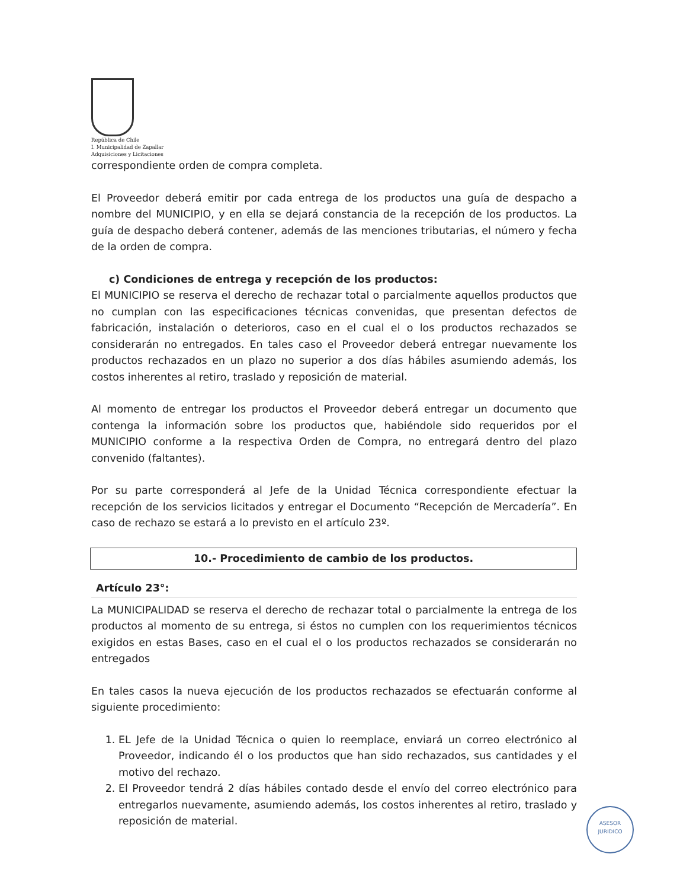República de Chile
I. Municipalidad de Zapallar
Adquisiciones y Licitaciones
correspondiente orden de compra completa.
El Proveedor deberá emitir por cada entrega de los productos una guía de despacho a nombre del MUNICIPIO, y en ella se dejará constancia de la recepción de los productos. La guía de despacho deberá contener, además de las menciones tributarias, el número y fecha de la orden de compra.
c) Condiciones de entrega y recepción de los productos:
El MUNICIPIO se reserva el derecho de rechazar total o parcialmente aquellos productos que no cumplan con las especificaciones técnicas convenidas, que presentan defectos de fabricación, instalación o deterioros, caso en el cual el o los productos rechazados se considerarán no entregados. En tales caso el Proveedor deberá entregar nuevamente los productos rechazados en un plazo no superior a dos días hábiles asumiendo además, los costos inherentes al retiro, traslado y reposición de material.
Al momento de entregar los productos el Proveedor deberá entregar un documento que contenga la información sobre los productos que, habiéndole sido requeridos por el MUNICIPIO conforme a la respectiva Orden de Compra, no entregará dentro del plazo convenido (faltantes).
Por su parte corresponderá al Jefe de la Unidad Técnica correspondiente efectuar la recepción de los servicios licitados y entregar el Documento “Recepción de Mercadería”. En caso de rechazo se estará a lo previsto en el artículo 23º.
10.- Procedimiento de cambio de los productos.
Artículo 23°:
La MUNICIPALIDAD se reserva el derecho de rechazar total o parcialmente la entrega de los productos al momento de su entrega, si éstos no cumplen con los requerimientos técnicos exigidos en estas Bases, caso en el cual el o los productos rechazados se considerarán no entregados
En tales casos la nueva ejecución de los productos rechazados se efectuarán conforme al siguiente procedimiento:
1. EL Jefe de la Unidad Técnica o quien lo reemplace, enviará un correo electrónico al Proveedor, indicando él o los productos que han sido rechazados, sus cantidades y el motivo del rechazo.
2. El Proveedor tendrá 2 días hábiles contado desde el envío del correo electrónico para entregarlos nuevamente, asumiendo además, los costos inherentes al retiro, traslado y reposición de material.
ASESOR
JURIDICO